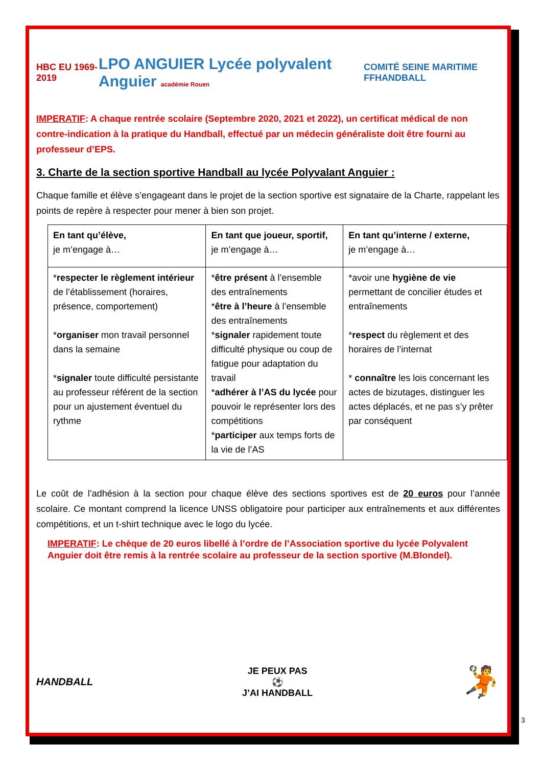HBC EU 1969-2019
LPO ANGUIER Lycée polyvalent Anguier académie Rouen
COMITÉ SEINE MARITIME FFHANDBALL
IMPERATIF: A chaque rentrée scolaire (Septembre 2020, 2021 et 2022), un certificat médical de non contre-indication à la pratique du Handball, effectué par un médecin généraliste doit être fourni au professeur d’EPS.
3. Charte de la section sportive Handball au lycée Polyvalant Anguier :
Chaque famille et élève s’engageant dans le projet de la section sportive est signataire de la Charte, rappelant les points de repère à respecter pour mener à bien son projet.
| En tant qu’élève, je m’engage à… | En tant que joueur, sportif, je m’engage à… | En tant qu’interne / externe, je m’engage à… |
| * respecter le règlement intérieur de l’établissement (horaires, présence, comportement) * organiser mon travail personnel dans la semaine * signaler toute difficulté persistante au professeur référent de la section pour un ajustement éventuel du rythme | * être présent à l’ensemble des entraînements * être à l’heure à l’ensemble des entraînements * signaler rapidement toute difficulté physique ou coup de fatigue pour adaptation du travail * adhérer à l’AS du lycée pour pouvoir le représenter lors des compétitions * participer aux temps forts de la vie de l’AS | *avoir une hygiène de vie permettant de concilier études et entraînements * respect du règlement et des horaires de l’internat * connaître les lois concernant les actes de bizutages, distinguer les actes déplacés, et ne pas s’y prêter par conséquent |
Le coût de l’adhésion à la section pour chaque élève des sections sportives est de 20 euros pour l’année scolaire. Ce montant comprend la licence UNSS obligatoire pour participer aux entraînements et aux différentes compétitions, et un t-shirt technique avec le logo du lycée.
IMPERATIF: Le chèque de 20 euros libellé à l’ordre de l’Association sportive du lycée Polyvalent Anguier doit être remis à la rentrée scolaire au professeur de la section sportive (M.Blondel).
HANDBALL
JE PEUX PAS
⚽
J’AI HANDBALL
🤾
3